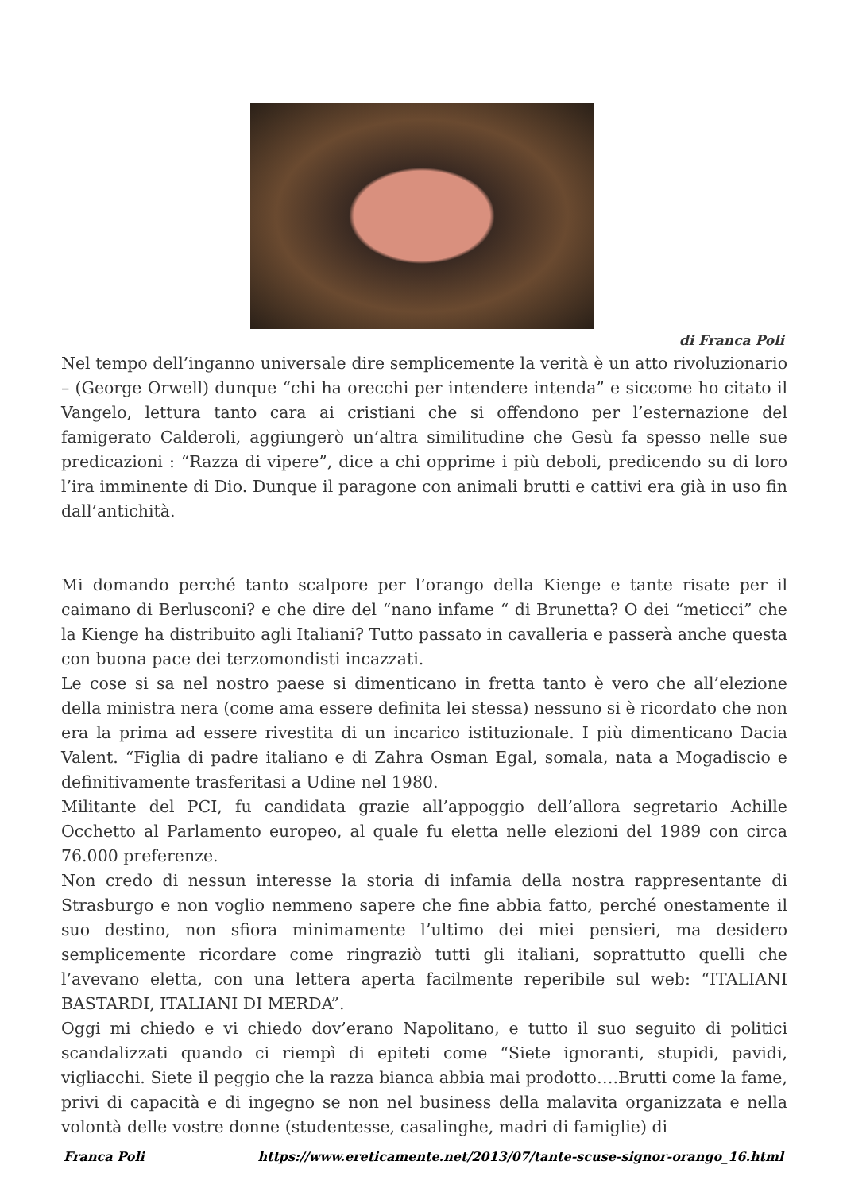di Franca Poli
Nel tempo dell’inganno universale dire semplicemente la verità è un atto rivoluzionario – (George Orwell) dunque “chi ha orecchi per intendere intenda” e siccome ho citato il Vangelo, lettura tanto cara ai cristiani che si offendono per l’esternazione del famigerato Calderoli, aggiungerò un’altra similitudine che Gesù fa spesso nelle sue predicazioni : “Razza di vipere”, dice a chi opprime i più deboli, predicendo su di loro l’ira imminente di Dio. Dunque il paragone con animali brutti e cattivi era già in uso fin dall’antichità.
Mi domando perché tanto scalpore per l’orango della Kienge e tante risate per il caimano di Berlusconi? e che dire del “nano infame “ di Brunetta? O dei “meticci” che la Kienge ha distribuito agli Italiani? Tutto passato in cavalleria e passerà anche questa con buona pace dei terzomondisti incazzati.
Le cose si sa nel nostro paese si dimenticano in fretta tanto è vero che all’elezione della ministra nera (come ama essere definita lei stessa) nessuno si è ricordato che non era la prima ad essere rivestita di un incarico istituzionale. I più dimenticano Dacia Valent. “Figlia di padre italiano e di Zahra Osman Egal, somala, nata a Mogadiscio e definitivamente trasferitasi a Udine nel 1980.
Militante del PCI, fu candidata grazie all’appoggio dell’allora segretario Achille Occhetto al Parlamento europeo, al quale fu eletta nelle elezioni del 1989 con circa 76.000 preferenze.
Non credo di nessun interesse la storia di infamia della nostra rappresentante di Strasburgo e non voglio nemmeno sapere che fine abbia fatto, perché onestamente il suo destino, non sfiora minimamente l’ultimo dei miei pensieri, ma desidero semplicemente ricordare come ringraziò tutti gli italiani, soprattutto quelli che l’avevano eletta, con una lettera aperta facilmente reperibile sul web: “ITALIANI BASTARDI, ITALIANI DI MERDA”.
Oggi mi chiedo e vi chiedo dov’erano Napolitano, e tutto il suo seguito di politici scandalizzati quando ci riempì di epiteti come “Siete ignoranti, stupidi, pavidi, vigliacchi. Siete il peggio che la razza bianca abbia mai prodotto….Brutti come la fame, privi di capacità e di ingegno se non nel business della malavita organizzata e nella volontà delle vostre donne (studentesse, casalinghe, madri di famiglie) di
Franca Poli https://www.ereticamente.net/2013/07/tante-scuse-signor-orango_16.html